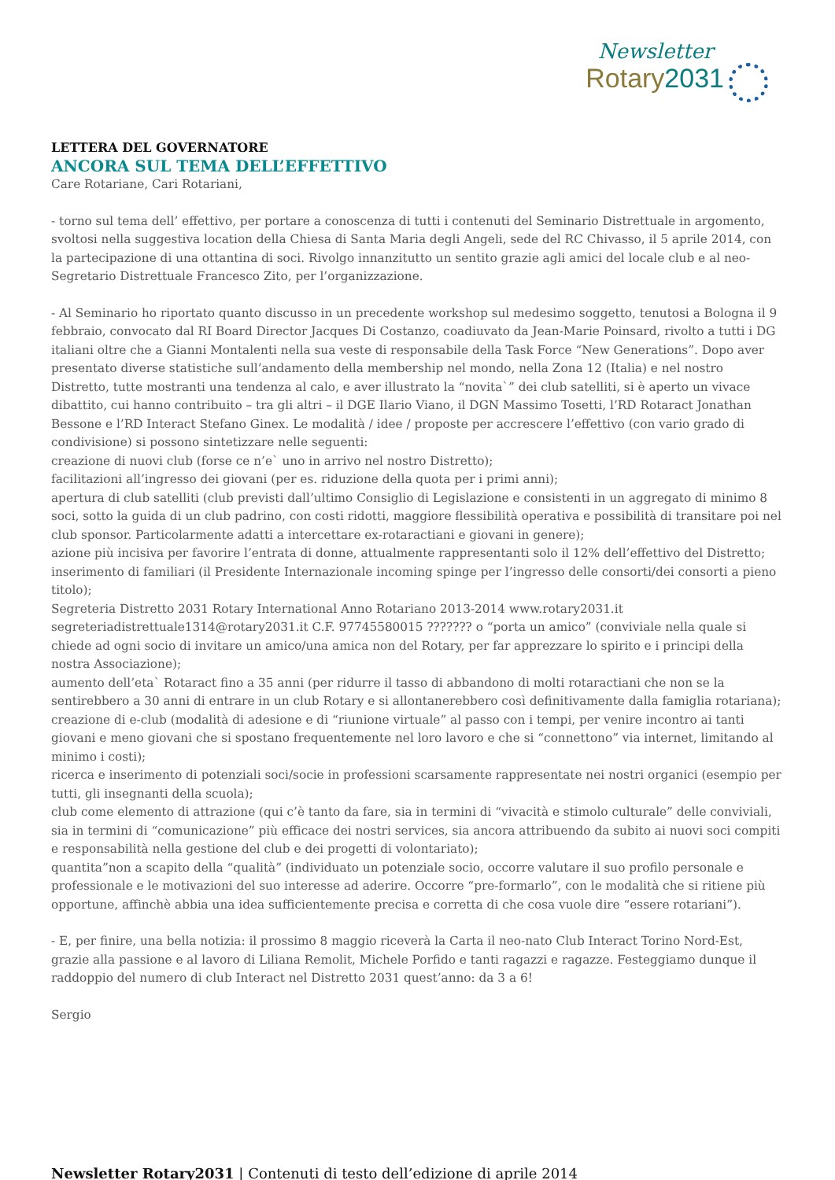Newsletter
Rotary2031
LETTERA DEL GOVERNATORE
ANCORA SUL TEMA DELL’EFFETTIVO
Care Rotariane, Cari Rotariani,
- torno sul tema dell’ effettivo, per portare a conoscenza di tutti i contenuti del Seminario Distrettuale in argomento, svoltosi nella suggestiva location della Chiesa di Santa Maria degli Angeli, sede del RC Chivasso, il 5 aprile 2014, con la partecipazione di una ottantina di soci. Rivolgo innanzitutto un sentito grazie agli amici del locale club e al neo-Segretario Distrettuale Francesco Zito, per l’organizzazione.
- Al Seminario ho riportato quanto discusso in un precedente workshop sul medesimo soggetto, tenutosi a Bologna il 9 febbraio, convocato dal RI Board Director Jacques Di Costanzo, coadiuvato da Jean-Marie Poinsard, rivolto a tutti i DG italiani oltre che a Gianni Montalenti nella sua veste di responsabile della Task Force “New Generations”. Dopo aver presentato diverse statistiche sull’andamento della membership nel mondo, nella Zona 12 (Italia) e nel nostro Distretto, tutte mostranti una tendenza al calo, e aver illustrato la “novita`” dei club satelliti, si è aperto un vivace dibattito, cui hanno contribuito – tra gli altri – il DGE Ilario Viano, il DGN Massimo Tosetti, l’RD Rotaract Jonathan Bessone e l’RD Interact Stefano Ginex. Le modalità / idee / proposte per accrescere l’effettivo (con vario grado di condivisione) si possono sintetizzare nelle seguenti:
creazione di nuovi club (forse ce n’e` uno in arrivo nel nostro Distretto);
facilitazioni all’ingresso dei giovani (per es. riduzione della quota per i primi anni);
apertura di club satelliti (club previsti dall’ultimo Consiglio di Legislazione e consistenti in un aggregato di minimo 8 soci, sotto la guida di un club padrino, con costi ridotti, maggiore flessibilità operativa e possibilità di transitare poi nel club sponsor. Particolarmente adatti a intercettare ex-rotaractiani e giovani in genere);
azione più incisiva per favorire l’entrata di donne, attualmente rappresentanti solo il 12% dell’effettivo del Distretto;
inserimento di familiari (il Presidente Internazionale incoming spinge per l’ingresso delle consorti/dei consorti a pieno titolo);
Segreteria Distretto 2031 Rotary International Anno Rotariano 2013-2014 www.rotary2031.it segreteriadistrettuale1314@rotary2031.it C.F. 97745580015 ??????? o “porta un amico” (conviviale nella quale si chiede ad ogni socio di invitare un amico/una amica non del Rotary, per far apprezzare lo spirito e i principi della nostra Associazione);
aumento dell’eta` Rotaract fino a 35 anni (per ridurre il tasso di abbandono di molti rotaractiani che non se la sentirebbero a 30 anni di entrare in un club Rotary e si allontanerebbero così definitivamente dalla famiglia rotariana);
creazione di e-club (modalità di adesione e di “riunione virtuale” al passo con i tempi, per venire incontro ai tanti giovani e meno giovani che si spostano frequentemente nel loro lavoro e che si “connettono” via internet, limitando al minimo i costi);
ricerca e inserimento di potenziali soci/socie in professioni scarsamente rappresentate nei nostri organici (esempio per tutti, gli insegnanti della scuola);
club come elemento di attrazione (qui c’è tanto da fare, sia in termini di “vivacità e stimolo culturale” delle conviviali, sia in termini di “comunicazione” più efficace dei nostri services, sia ancora attribuendo da subito ai nuovi soci compiti e responsabilità nella gestione del club e dei progetti di volontariato);
quantita”non a scapito della “qualità” (individuato un potenziale socio, occorre valutare il suo profilo personale e professionale e le motivazioni del suo interesse ad aderire. Occorre “pre-formarlo”, con le modalità che si ritiene più opportune, affinchè abbia una idea sufficientemente precisa e corretta di che cosa vuole dire “essere rotariani”).
- E, per finire, una bella notizia: il prossimo 8 maggio riceverà la Carta il neo-nato Club Interact Torino Nord-Est, grazie alla passione e al lavoro di Liliana Remolit, Michele Porfido e tanti ragazzi e ragazze. Festeggiamo dunque il raddoppio del numero di club Interact nel Distretto 2031 quest’anno: da 3 a 6!
Sergio
Newsletter Rotary2031 | Contenuti di testo dell’edizione di aprile 2014